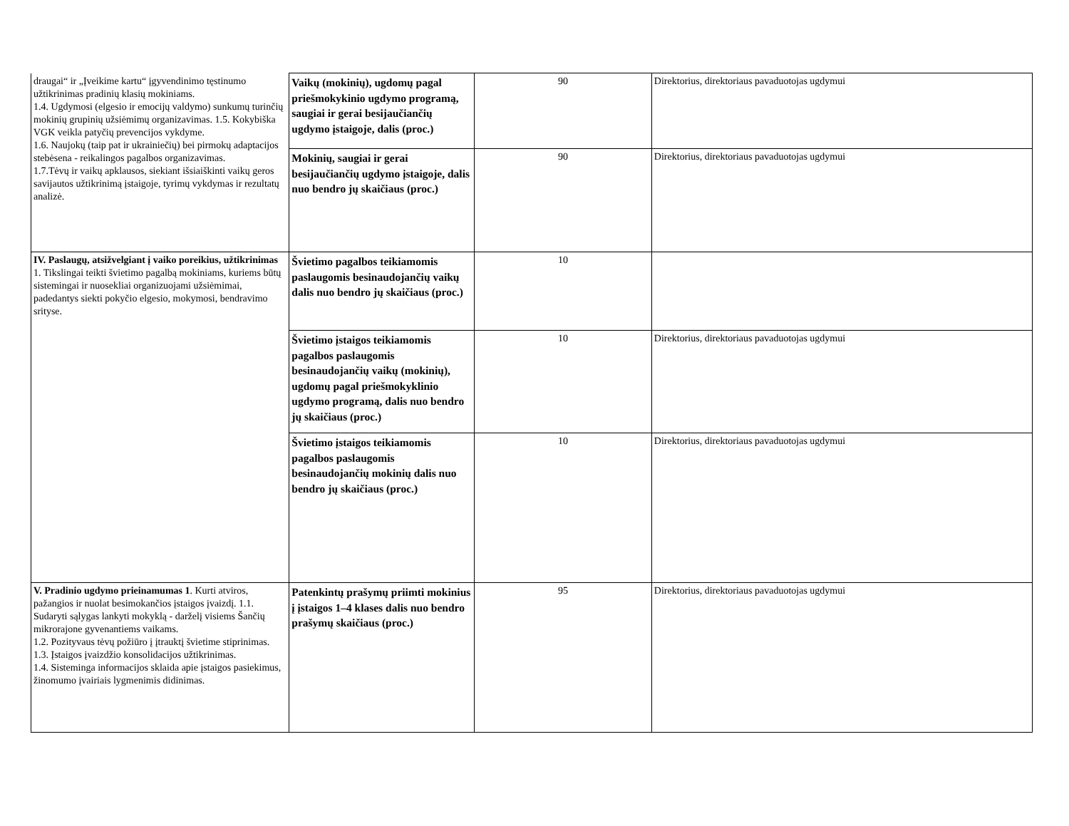| draugai“ ir „Įveikime kartu“ įgyvendinimo tęstinumo užtikrinimas pradinių klasių mokiniams. 1.4. Ugdymosi (elgesio ir emocijų valdymo) sunkumų turinčių mokinių grupinių užsiėmimų organizavimas. 1.5. Kokybiška VGK veikla patyčių prevencijos vykdyme. 1.6. Naujokų (taip pat ir ukrainiečių) bei pirmokų adaptacijos stebėsena - reikalingos pagalbos organizavimas. 1.7.Tėvų ir vaikų apklausos, siekiant išsiaiškinti vaikų geros savijautos užtikrinimą įstaigoje, tyrimų vykdymas ir rezultatų analizė. | Vaikų (mokinių), ugdomų pagal priešmokykinio ugdymo programą, saugiai ir gerai besijaučiančių ugdymo įstaigoje, dalis (proc.) | 90 | Direktorius, direktoriaus pavaduotojas ugdymui |
| | Mokinių, saugiai ir gerai besijaučiančių ugdymo įstaigoje, dalis nuo bendro jų skaičiaus (proc.) | 90 | Direktorius, direktoriaus pavaduotojas ugdymui |
| IV. Paslaugų, atsižvelgiant į vaiko poreikius, užtikrinimas 1. Tikslingai teikti švietimo pagalbą mokiniams, kuriems būtų sistemingai ir nuosekliai organizuojami užsiėmimai, padedantys siekti pokyčio elgesio, mokymosi, bendravimo srityse. | Švietimo pagalbos teikiamomis paslaugomis besinaudojančių vaikų dalis nuo bendro jų skaičiaus (proc.) | 10 | |
| | Švietimo įstaigos teikiamomis pagalbos paslaugomis besinaudojančių vaikų (mokinių), ugdomų pagal priešmokyklinio ugdymo programą, dalis nuo bendro jų skaičiaus (proc.) | 10 | Direktorius, direktoriaus pavaduotojas ugdymui |
| | Švietimo įstaigos teikiamomis pagalbos paslaugomis besinaudojančių mokinių dalis nuo bendro jų skaičiaus (proc.) | 10 | Direktorius, direktoriaus pavaduotojas ugdymui |
| V. Pradinio ugdymo prieinamumas 1 . Kurti atviros, pažangios ir nuolat besimokančios įstaigos įvaizdį. 1.1. Sudaryti sąlygas lankyti mokyklą - darželį visiems Šančių mikrorajone gyvenantiems vaikams. 1.2. Pozityvaus tėvų požiūro į įtrauktį švietime stiprinimas. 1.3. Įstaigos įvaizdžio konsolidacijos užtikrinimas. 1.4. Sisteminga informacijos sklaida apie įstaigos pasiekimus, žinomumo įvairiais lygmenimis didinimas. | Patenkintų prašymų priimti mokinius į įstaigos 1–4 klases dalis nuo bendro prašymų skaičiaus (proc.) | 95 | Direktorius, direktoriaus pavaduotojas ugdymui |